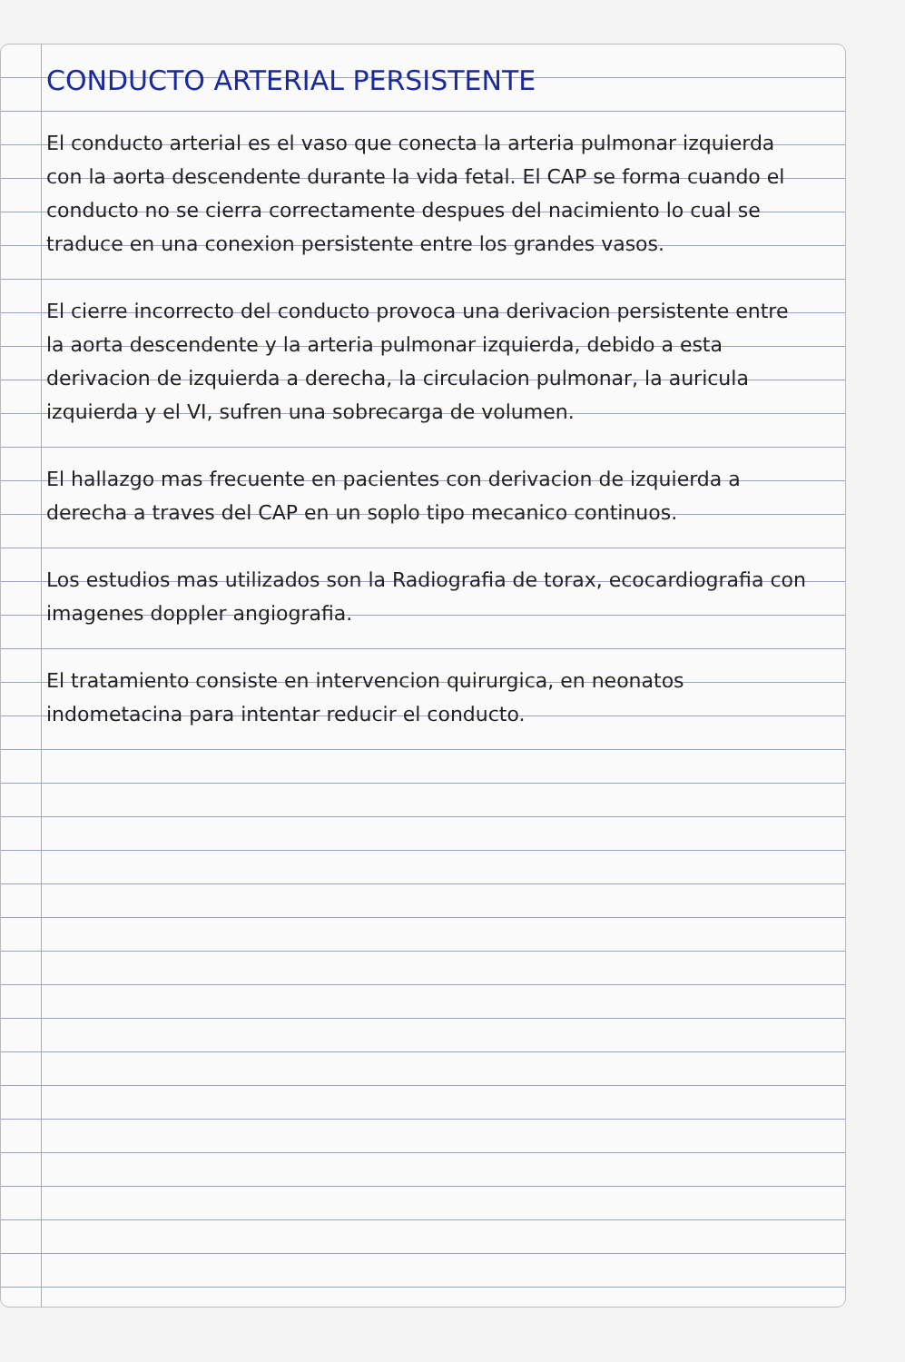CONDUCTO ARTERIAL PERSISTENTE
El conducto arterial es el vaso que conecta la arteria pulmonar izquierda con la aorta descendente durante la vida fetal. El CAP se forma cuando el conducto no se cierra correctamente despues del nacimiento lo cual se traduce en una conexion persistente entre los grandes vasos.
El cierre incorrecto del conducto provoca una derivacion persistente entre la aorta descendente y la arteria pulmonar izquierda, debido a esta derivacion de izquierda a derecha, la circulacion pulmonar, la auricula izquierda y el VI, sufren una sobrecarga de volumen.
El hallazgo mas frecuente en pacientes con derivacion de izquierda a derecha a traves del CAP en un soplo tipo mecanico continuos.
Los estudios mas utilizados son la Radiografia de torax, ecocardiografia con imagenes doppler angiografia.
El tratamiento consiste en intervencion quirurgica, en neonatos indometacina para intentar reducir el conducto.